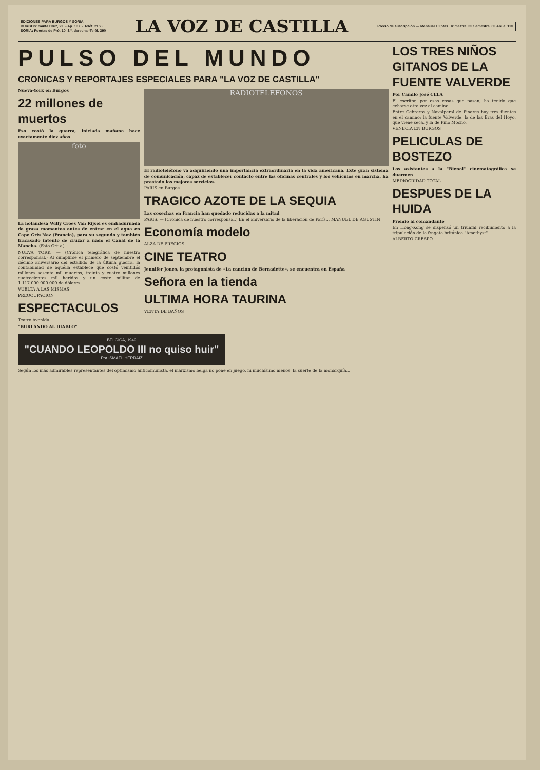EDICIONES PARA BURGOS Y SORIA
BURGOS: Santa Cruz, 22. - Ap. 137. - Teléf. 2158
SORIA: Puertas de Pró, 10, 3.º, derecha.-Teléf. 390
LA VOZ DE CASTILLA
Precio de suscripción — Mensual 10 ptas. Trimestral 30 Semestral 60 Anual 120
PULSO DEL MUNDO
CRONICAS Y REPORTAJES ESPECIALES PARA "LA VOZ DE CASTILLA"
Nueva-York en Burgos
22 millones de muertos
Eso costó la guerra, iniciada mañana hace exactamente diez años
foto
La holandesa Willy Croes Van Rijsel es embadurnada de grasa momentos antes de entrar en el agua en Cape Gris Nez (Francia), para su segundo y también fracasado intento de cruzar a nado el Canal de la Mancha. (Foto Ortiz.)
NUEVA YORK. — (Crónica telegráfica de nuestro corresponsal.) Al cumplirse el primero de septiembre el décimo aniversario del estallido de la última guerra, la contabilidad de aquélla establece que costó veintidós millones sesenta mil muertos, treinta y cuatro millones cuatrocientos mil heridos y un coste militar de 1.117.000.000.000 de dólares.
VUELTA A LAS MISMAS
PREOCUPACION
ESPECTACULOS
Teatro Avenida
"BURLANDO AL DIABLO"
RADIOTELEFONOS
El radioteléfono va adquiriendo una importancia extraordinaria en la vida americana. Este gran sistema de comunicación, capaz de establecer contacto entre las oficinas centrales y los vehículos en marcha, ha prestado los mejores servicios.
PARIS en Burgos
TRAGICO AZOTE DE LA SEQUIA
Las cosechas en Francia han quedado reducidas a la mitad
PARIS. — (Crónica de nuestro corresponsal.) En el aniversario de la liberación de París... MANUEL DE AGUSTIN
Economía modelo
ALZA DE PRECIOS
CINE TEATRO
Jennifer Jones, la protagonista de «La canción de Bernadette», se encuentra en España
Señora en la tienda
ULTIMA HORA TAURINA
VENTA DE BAÑOS
LOS TRES NIÑOS GITANOS DE LA FUENTE VALVERDE
Por Camilo José CELA
El escritor, por esas cosas que pasan, ha tenido que echarse otra vez al camino...
Entre Cebreros y Navalperal de Pinares hay tres fuentes en el camino: la fuente Valverde, la de las Eras del Hoyo, que viene seca, y la de Pino Mocho.
VENECIA EN BURGOS
PELICULAS DE BOSTEZO
Los asistentes a la "Bienal" cinematográfica se duermen
MEDIOCRIDAD TOTAL
DESPUES DE LA HUIDA
Premio al comandante
En Hong-Kong se dispensó un triunfal recibimiento a la tripulación de la fragata británica "Amethyst"...
ALBERTO CRESPO
BELGICA, 1949
"CUANDO LEOPOLDO III no quiso huir"
Por ISMAEL HERRAIZ
Según los más admirables representantes del optimismo anticomunista, el marxismo belga no pone en juego, ni muchísimo menos, la suerte de la monarquía...